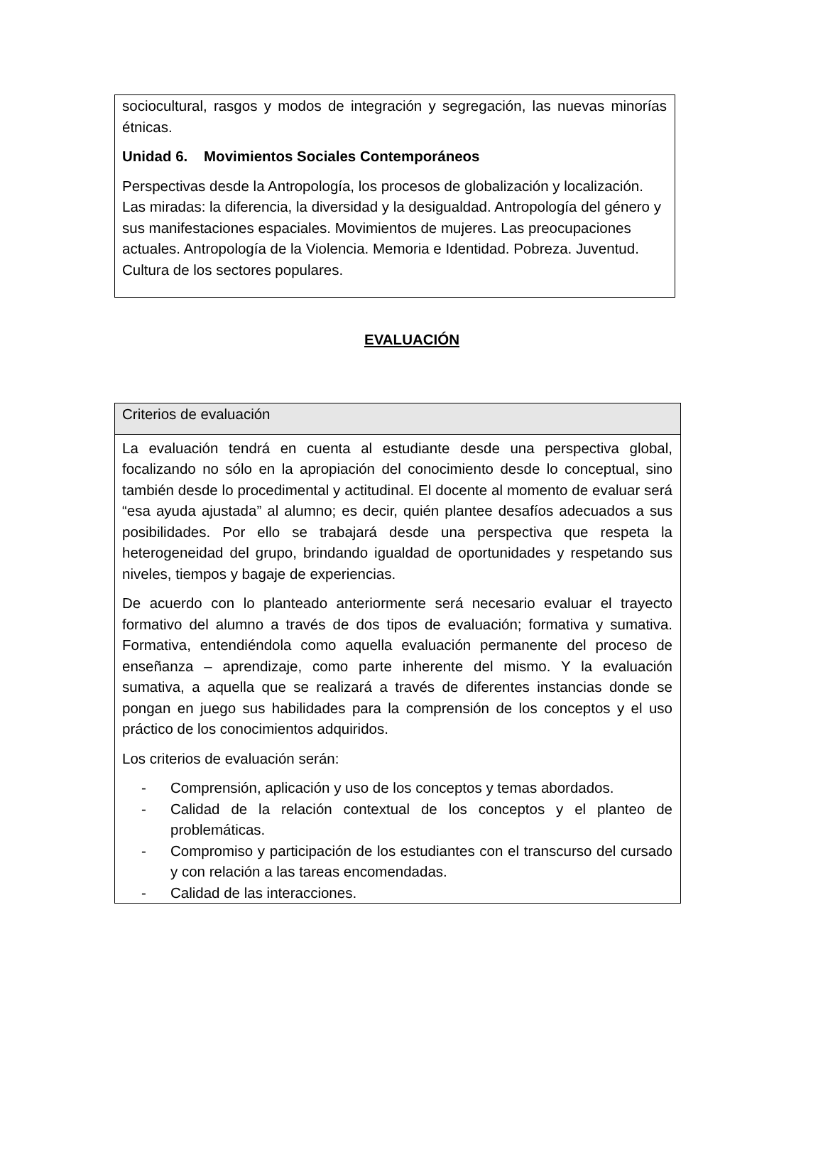sociocultural, rasgos y modos de integración y segregación, las nuevas minorías étnicas.
Unidad 6. Movimientos Sociales Contemporáneos
Perspectivas desde la Antropología, los procesos de globalización y localización. Las miradas: la diferencia, la diversidad y la desigualdad. Antropología del género y sus manifestaciones espaciales. Movimientos de mujeres. Las preocupaciones actuales. Antropología de la Violencia. Memoria e Identidad. Pobreza. Juventud. Cultura de los sectores populares.
EVALUACIÓN
Criterios de evaluación
La evaluación tendrá en cuenta al estudiante desde una perspectiva global, focalizando no sólo en la apropiación del conocimiento desde lo conceptual, sino también desde lo procedimental y actitudinal. El docente al momento de evaluar será “esa ayuda ajustada” al alumno; es decir, quién plantee desafíos adecuados a sus posibilidades. Por ello se trabajará desde una perspectiva que respeta la heterogeneidad del grupo, brindando igualdad de oportunidades y respetando sus niveles, tiempos y bagaje de experiencias.
De acuerdo con lo planteado anteriormente será necesario evaluar el trayecto formativo del alumno a través de dos tipos de evaluación; formativa y sumativa. Formativa, entendiéndola como aquella evaluación permanente del proceso de enseñanza – aprendizaje, como parte inherente del mismo. Y la evaluación sumativa, a aquella que se realizará a través de diferentes instancias donde se pongan en juego sus habilidades para la comprensión de los conceptos y el uso práctico de los conocimientos adquiridos.
Los criterios de evaluación serán:
- Comprensión, aplicación y uso de los conceptos y temas abordados.
- Calidad de la relación contextual de los conceptos y el planteo de problemáticas.
- Compromiso y participación de los estudiantes con el transcurso del cursado y con relación a las tareas encomendadas.
- Calidad de las interacciones.